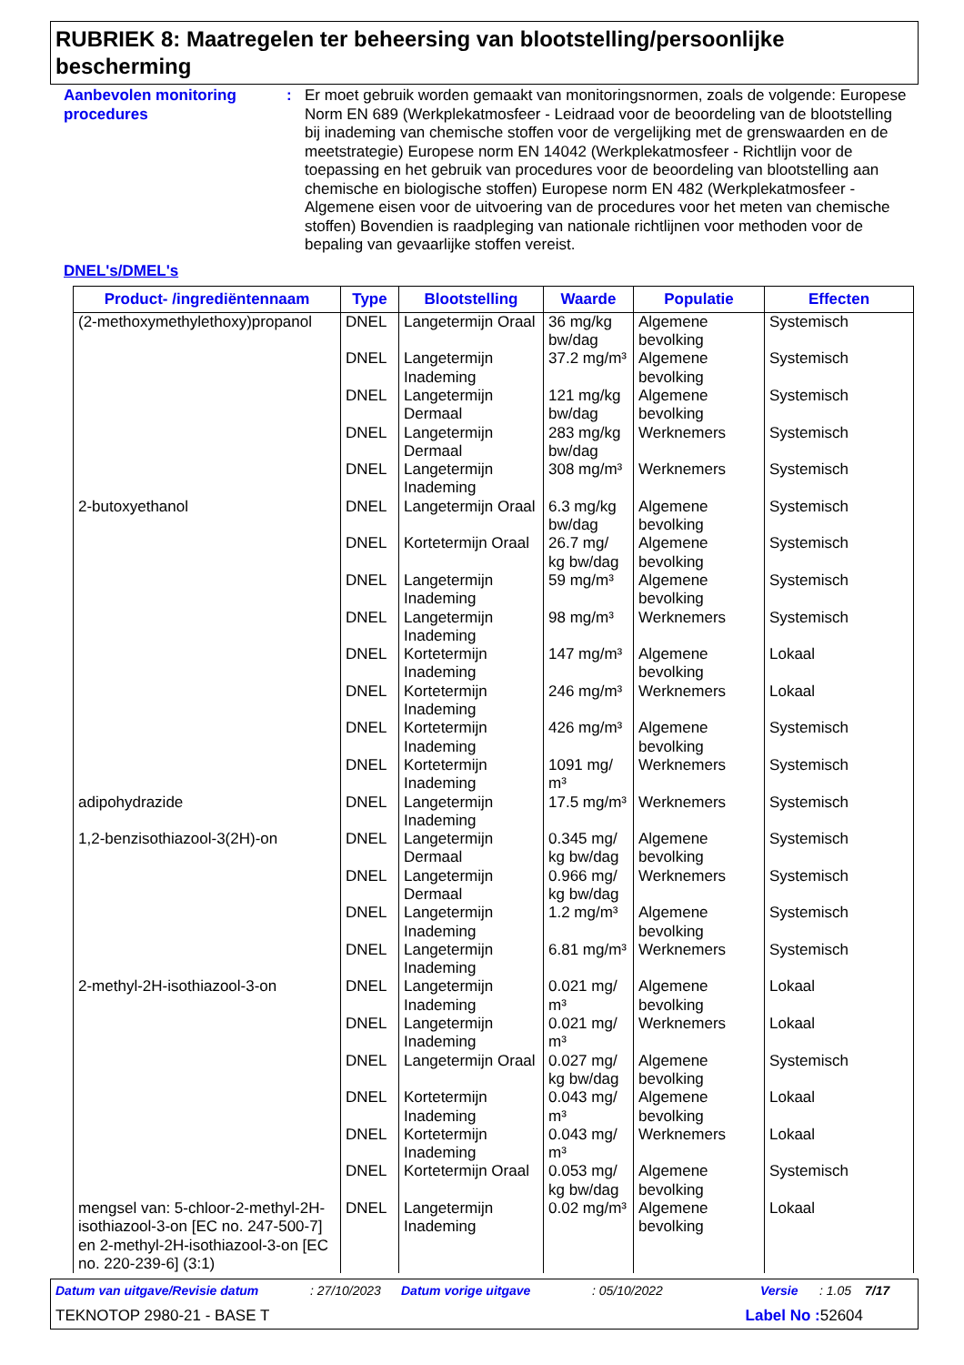RUBRIEK 8: Maatregelen ter beheersing van blootstelling/persoonlijke bescherming
Aanbevolen monitoring procedures
: Er moet gebruik worden gemaakt van monitoringsnormen, zoals de volgende: Europese Norm EN 689 (Werkplekatmosfeer - Leidraad voor de beoordeling van de blootstelling bij inademing van chemische stoffen voor de vergelijking met de grenswaarden en de meetstrategie) Europese norm EN 14042 (Werkplekatmosfeer - Richtlijn voor de toepassing en het gebruik van procedures voor de beoordeling van blootstelling aan chemische en biologische stoffen) Europese norm EN 482 (Werkplekatmosfeer - Algemene eisen voor de uitvoering van de procedures voor het meten van chemische stoffen) Bovendien is raadpleging van nationale richtlijnen voor methoden voor de bepaling van gevaarlijke stoffen vereist.
DNEL's/DMEL's
| Product- /ingrediëntennaam | Type | Blootstelling | Waarde | Populatie | Effecten |
| --- | --- | --- | --- | --- | --- |
| (2-methoxymethylethoxy)propanol | DNEL | Langetermijn Oraal | 36 mg/kg bw/dag | Algemene bevolking | Systemisch |
| | DNEL | Langetermijn Inademing | 37.2 mg/m³ | Algemene bevolking | Systemisch |
| | DNEL | Langetermijn Dermaal | 121 mg/kg bw/dag | Algemene bevolking | Systemisch |
| | DNEL | Langetermijn Dermaal | 283 mg/kg bw/dag | Werknemers | Systemisch |
| | DNEL | Langetermijn Inademing | 308 mg/m³ | Werknemers | Systemisch |
| 2-butoxyethanol | DNEL | Langetermijn Oraal | 6.3 mg/kg bw/dag | Algemene bevolking | Systemisch |
| | DNEL | Kortetermijn Oraal | 26.7 mg/ kg bw/dag | Algemene bevolking | Systemisch |
| | DNEL | Langetermijn Inademing | 59 mg/m³ | Algemene bevolking | Systemisch |
| | DNEL | Langetermijn Inademing | 98 mg/m³ | Werknemers | Systemisch |
| | DNEL | Kortetermijn Inademing | 147 mg/m³ | Algemene bevolking | Lokaal |
| | DNEL | Kortetermijn Inademing | 246 mg/m³ | Werknemers | Lokaal |
| | DNEL | Kortetermijn Inademing | 426 mg/m³ | Algemene bevolking | Systemisch |
| | DNEL | Kortetermijn Inademing | 1091 mg/ m³ | Werknemers | Systemisch |
| adipohydrazide | DNEL | Langetermijn Inademing | 17.5 mg/m³ | Werknemers | Systemisch |
| 1,2-benzisothiazool-3(2H)-on | DNEL | Langetermijn Dermaal | 0.345 mg/ kg bw/dag | Algemene bevolking | Systemisch |
| | DNEL | Langetermijn Dermaal | 0.966 mg/ kg bw/dag | Werknemers | Systemisch |
| | DNEL | Langetermijn Inademing | 1.2 mg/m³ | Algemene bevolking | Systemisch |
| | DNEL | Langetermijn Inademing | 6.81 mg/m³ | Werknemers | Systemisch |
| 2-methyl-2H-isothiazool-3-on | DNEL | Langetermijn Inademing | 0.021 mg/ m³ | Algemene bevolking | Lokaal |
| | DNEL | Langetermijn Inademing | 0.021 mg/ m³ | Werknemers | Lokaal |
| | DNEL | Langetermijn Oraal | 0.027 mg/ kg bw/dag | Algemene bevolking | Systemisch |
| | DNEL | Kortetermijn Inademing | 0.043 mg/ m³ | Algemene bevolking | Lokaal |
| | DNEL | Kortetermijn Inademing | 0.043 mg/ m³ | Werknemers | Lokaal |
| | DNEL | Kortetermijn Oraal | 0.053 mg/ kg bw/dag | Algemene bevolking | Systemisch |
| mengsel van: 5-chloor-2-methyl-2H-isothiazool-3-on [EC no. 247-500-7] en 2-methyl-2H-isothiazool-3-on [EC no. 220-239-6] (3:1) | DNEL | Langetermijn Inademing | 0.02 mg/m³ | Algemene bevolking | Lokaal |
Datum van uitgave/Revisie datum: 27/10/2023 Datum vorige uitgave: 05/10/2022 Versie: 1.05 7/17
TEKNOTOP 2980-21 - BASE T Label No : 52604